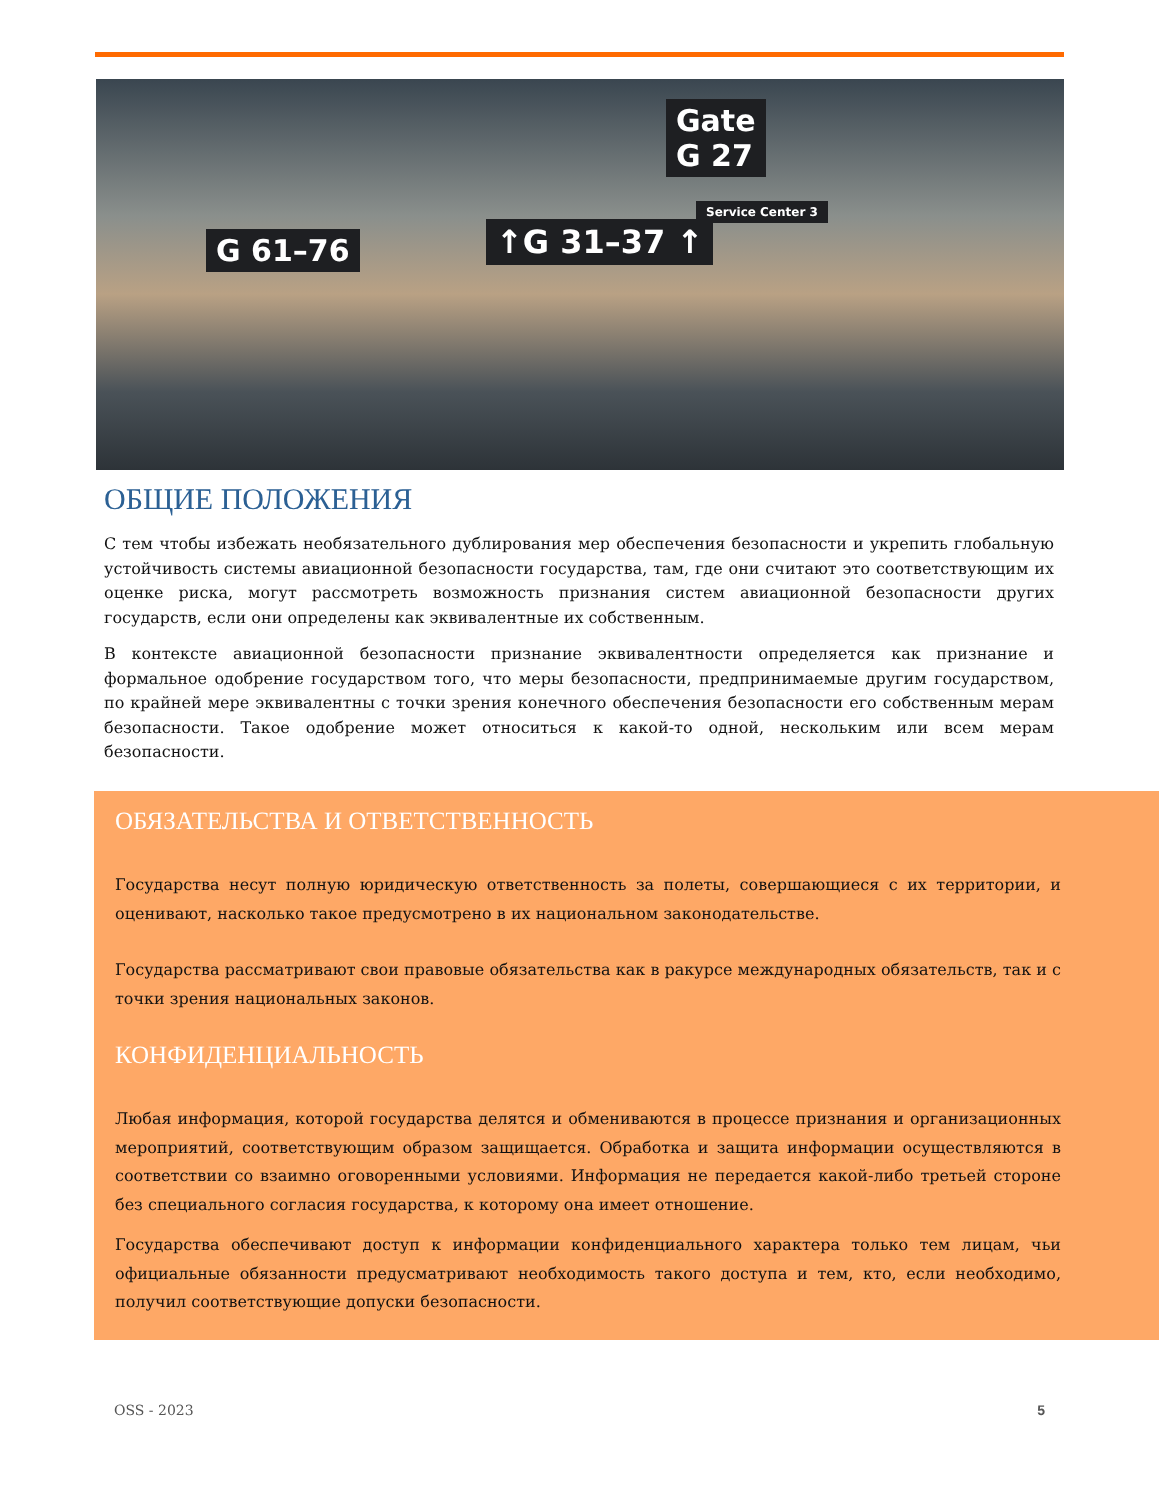Gate
G 27
↑G 31–37 ↑
G 61–76
Service Center 3
ОБЩИЕ ПОЛОЖЕНИЯ
С тем чтобы избежать необязательного дублирования мер обеспечения безопасности и укрепить глобальную устойчивость системы авиационной безопасности государства, там, где они считают это соответствующим их оценке риска, могут рассмотреть возможность признания систем авиационной безопасности других государств, если они определены как эквивалентные их собственным.
В контексте авиационной безопасности признание эквивалентности определяется как признание и формальное одобрение государством того, что меры безопасности, предпринимаемые другим государством, по крайней мере эквивалентны с точки зрения конечного обеспечения безопасности его собственным мерам безопасности. Такое одобрение может относиться к какой-то одной, нескольким или всем мерам безопасности.
ОБЯЗАТЕЛЬСТВА И ОТВЕТСТВЕННОСТЬ
Государства несут полную юридическую ответственность за полеты, совершающиеся с их территории, и оценивают, насколько такое предусмотрено в их национальном законодательстве.
Государства рассматривают свои правовые обязательства как в ракурсе международных обязательств, так и с точки зрения национальных законов.
КОНФИДЕНЦИАЛЬНОСТЬ
Любая информация, которой государства делятся и обмениваются в процессе признания и организационных мероприятий, соответствующим образом защищается. Обработка и защита информации осуществляются в соответствии со взаимно оговоренными условиями. Информация не передается какой-либо третьей стороне без специального согласия государства, к которому она имеет отношение.
Государства обеспечивают доступ к информации конфиденциального характера только тем лицам, чьи официальные обязанности предусматривают необходимость такого доступа и тем, кто, если необходимо, получил соответствующие допуски безопасности.
OSS - 2023 5